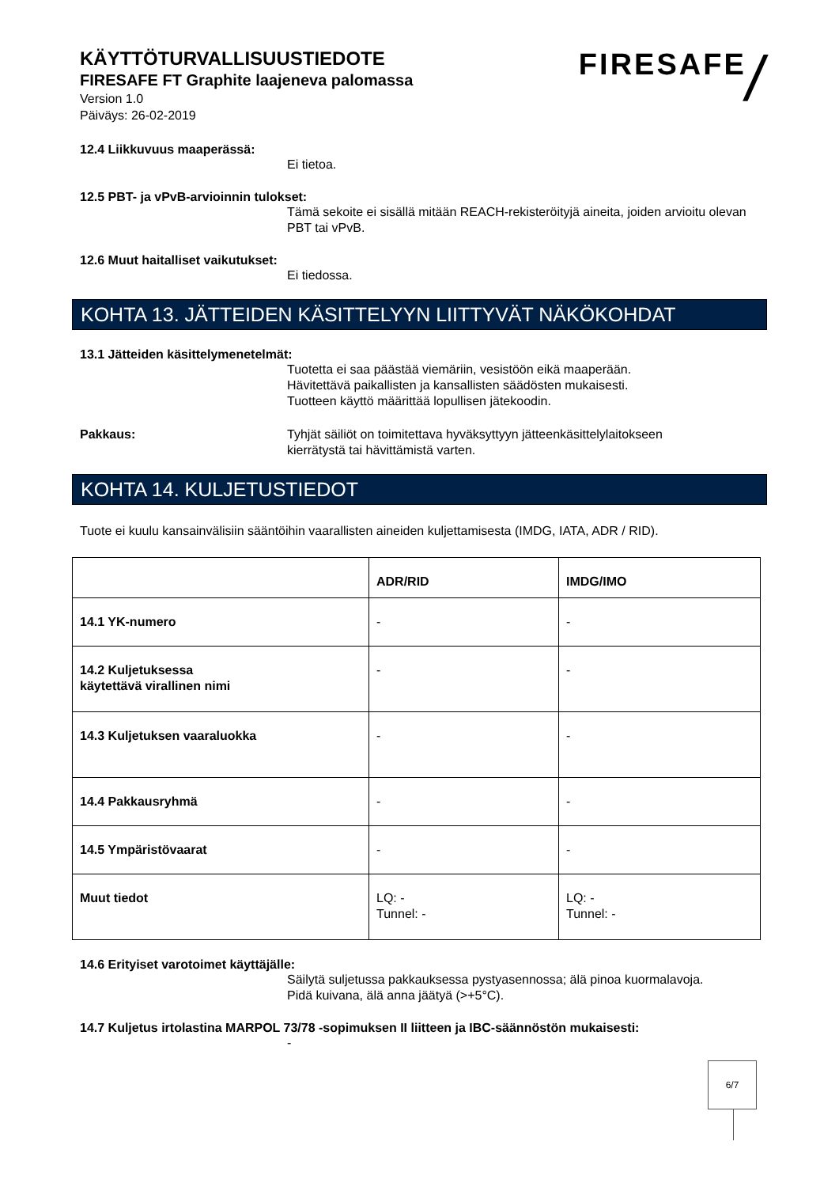KÄYTTÖTURVALLISUUSTIEDOTE
FIRESAFE FT Graphite laajeneva palomassa
Version 1.0
Päiväys: 26-02-2019
FIRESAFE /
12.4 Liikkuvuus maaperässä:
Ei tietoa.
12.5 PBT- ja vPvB-arvioinnin tulokset:
Tämä sekoite ei sisällä mitään REACH-rekisteröityjä aineita, joiden arvioitu olevan PBT tai vPvB.
12.6 Muut haitalliset vaikutukset:
Ei tiedossa.
KOHTA 13. JÄTTEIDEN KÄSITTELYYN LIITTYVÄT NÄKÖKOHDAT
13.1 Jätteiden käsittelymenetelmät:
Tuotetta ei saa päästää viemäriin, vesistöön eikä maaperään.
Hävitettävä paikallisten ja kansallisten säädösten mukaisesti.
Tuotteen käyttö määrittää lopullisen jätekoodin.
Pakkaus: Tyhjät säiliöt on toimitettava hyväksyttyyn jätteenkäsittelylaitokseen
kierrätystä tai hävittämistä varten.
KOHTA 14. KULJETUSTIEDOT
Tuote ei kuulu kansainvälisiin sääntöihin vaarallisten aineiden kuljettamisesta (IMDG, IATA, ADR / RID).
| | ADR/RID | IMDG/IMO |
| --- | --- | --- |
| 14.1 YK-numero | - | - |
| 14.2 Kuljetuksessa käytettävä virallinen nimi | - | - |
| 14.3 Kuljetuksen vaaraluokka | - | - |
| 14.4 Pakkausryhmä | - | - |
| 14.5 Ympäristövaarat | - | - |
| Muut tiedot | LQ: - Tunnel: - | LQ: - Tunnel: - |
14.6 Erityiset varotoimet käyttäjälle:
Säilytä suljetussa pakkauksessa pystyasennossa; älä pinoa kuormalavoja.
Pidä kuivana, älä anna jäätyä (>+5°C).
14.7 Kuljetus irtolastina MARPOL 73/78 -sopimuksen II liitteen ja IBC-säännöstön mukaisesti:
-
6/7